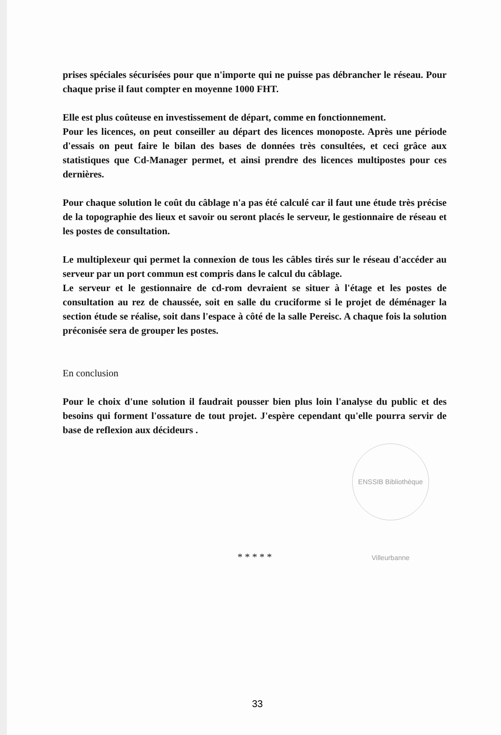prises spéciales sécurisées pour que n'importe qui ne puisse pas débrancher le réseau. Pour chaque prise il faut compter en moyenne 1000 FHT.
Elle est plus coûteuse en investissement de départ, comme en fonctionnement.
Pour les licences, on peut conseiller au départ des licences monoposte. Après une période d'essais on peut faire le bilan des bases de données très consultées, et ceci grâce aux statistiques que Cd-Manager permet, et ainsi prendre des licences multipostes pour ces dernières.
Pour chaque solution le coût du câblage n'a pas été calculé car il faut une étude très précise de la topographie des lieux et savoir ou seront placés le serveur, le gestionnaire de réseau et les postes de consultation.
Le multiplexeur qui permet la connexion de tous les câbles tirés sur le réseau d'accéder au serveur par un port commun est compris dans le calcul du câblage.
Le serveur et le gestionnaire de cd-rom devraient se situer à l'étage et les postes de consultation au rez de chaussée, soit en salle du cruciforme si le projet de déménager la section étude se réalise, soit dans l'espace à côté de la salle Pereisc. A chaque fois la solution préconisée sera de grouper les postes.
En conclusion
Pour le choix d'une solution il faudrait pousser bien plus loin l'analyse du public et des besoins qui forment l'ossature de tout projet. J'espère cependant qu'elle pourra servir de base de reflexion aux décideurs .
* * * * *
ENSSIB Bibliothèque Villeurbanne
33